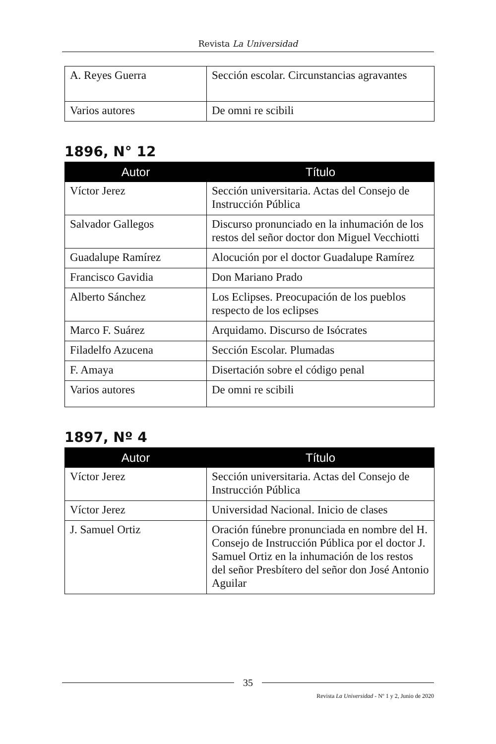Revista La Universidad
| A. Reyes Guerra | Sección escolar. Circunstancias agravantes |
| Varios autores | De omni re scibili |
1896, N° 12
| Autor | Título |
| --- | --- |
| Víctor Jerez | Sección universitaria. Actas del Consejo de Instrucción Pública |
| Salvador Gallegos | Discurso pronunciado en la inhumación de los restos del señor doctor don Miguel Vecchiotti |
| Guadalupe Ramírez | Alocución por el doctor Guadalupe Ramírez |
| Francisco Gavidia | Don Mariano Prado |
| Alberto Sánchez | Los Eclipses. Preocupación de los pueblos respecto de los eclipses |
| Marco F. Suárez | Arquidamo. Discurso de Isócrates |
| Filadelfo Azucena | Sección Escolar. Plumadas |
| F. Amaya | Disertación sobre el código penal |
| Varios autores | De omni re scibili |
1897, Nº 4
| Autor | Título |
| --- | --- |
| Víctor Jerez | Sección universitaria. Actas del Consejo de Instrucción Pública |
| Víctor Jerez | Universidad Nacional. Inicio de clases |
| J. Samuel Ortiz | Oración fúnebre pronunciada en nombre del H. Consejo de Instrucción Pública por el doctor J. Samuel Ortiz en la inhumación de los restos del señor Presbítero del señor don José Antonio Aguilar |
35
Revista La Universidad - Nº 1 y 2, Junio de 2020